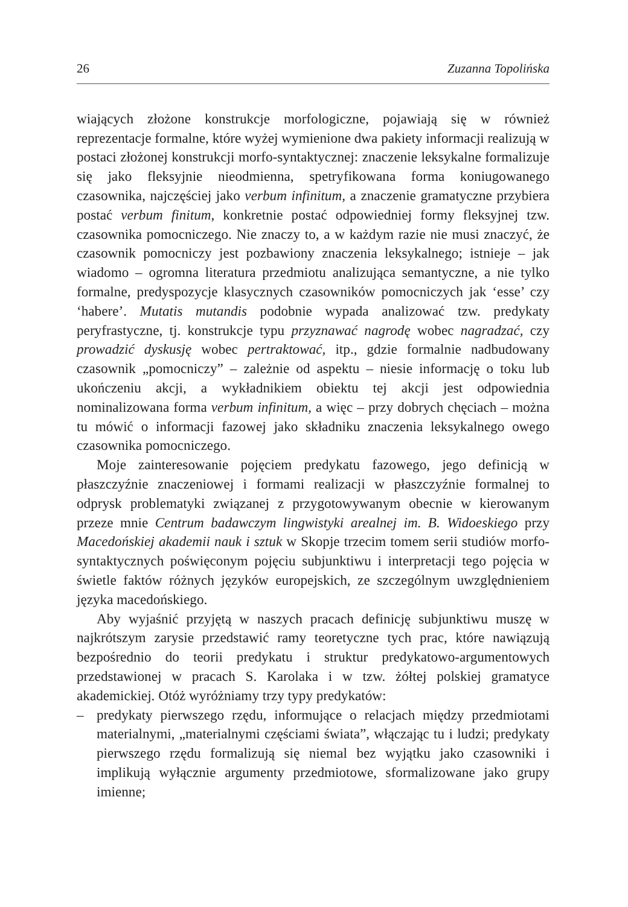26 Zuzanna Topolińska
wiających złożone konstrukcje morfologiczne, pojawiają się w również reprezentacje formalne, które wyżej wymienione dwa pakiety informacji realizują w postaci złożonej konstrukcji morfo-syntaktycznej: znaczenie leksykalne formalizuje się jako fleksyjnie nieodmienna, spetryfikowana forma koniugowanego czasownika, najczęściej jako verbum infinitum, a znaczenie gramatyczne przybiera postać verbum finitum, konkretnie postać odpowiedniej formy fleksyjnej tzw. czasownika pomocniczego. Nie znaczy to, a w każdym razie nie musi znaczyć, że czasownik pomocniczy jest pozbawiony znaczenia leksykalnego; istnieje – jak wiadomo – ogromna literatura przedmiotu analizująca semantyczne, a nie tylko formalne, predyspozycje klasycznych czasowników pomocniczych jak ‘esse’ czy ‘habere’. Mutatis mutandis podobnie wypada analizować tzw. predykaty peryfrastyczne, tj. konstrukcje typu przyznawać nagrodę wobec nagradzać, czy prowadzić dyskusję wobec pertraktować, itp., gdzie formalnie nadbudowany czasownik „pomocniczy” – zależnie od aspektu – niesie informację o toku lub ukończeniu akcji, a wykładnikiem obiektu tej akcji jest odpowiednia nominalizowana forma verbum infinitum, a więc – przy dobrych chęciach – można tu mówić o informacji fazowej jako składniku znaczenia leksykalnego owego czasownika pomocniczego.
Moje zainteresowanie pojęciem predykatu fazowego, jego definicją w płaszczyźnie znaczeniowej i formami realizacji w płaszczyźnie formalnej to odprysk problematyki związanej z przygotowywanym obecnie w kierowanym przeze mnie Centrum badawczym lingwistyki arealnej im. B. Wido­eskiego przy Macedońskiej akademii nauk i sztuk w Skopje trzecim tomem serii studiów morfo-syntaktycznych poświęconym pojęciu subjunktiwu i interpretacji tego pojęcia w świetle faktów różnych języków europejskich, ze szczególnym uwzględnieniem języka macedońskiego.
Aby wyjaśnić przyjętą w naszych pracach definicję subjunktiwu muszę w najkrótszym zarysie przedstawić ramy teoretyczne tych prac, które nawiązują bezpośrednio do teorii predykatu i struktur predykatowo-argumentowych przedstawionej w pracach S. Karolaka i w tzw. żółtej polskiej gramatyce akademickiej. Otóż wyróżniamy trzy typy predykatów:
– predykaty pierwszego rzędu, informujące o relacjach między przedmiotami materialnymi, „materialnymi częściami świata”, włączając tu i ludzi; predykaty pierwszego rzędu formalizują się niemal bez wyjątku jako czasowniki i implikują wyłącznie argumenty przedmiotowe, sformalizowane jako grupy imienne;